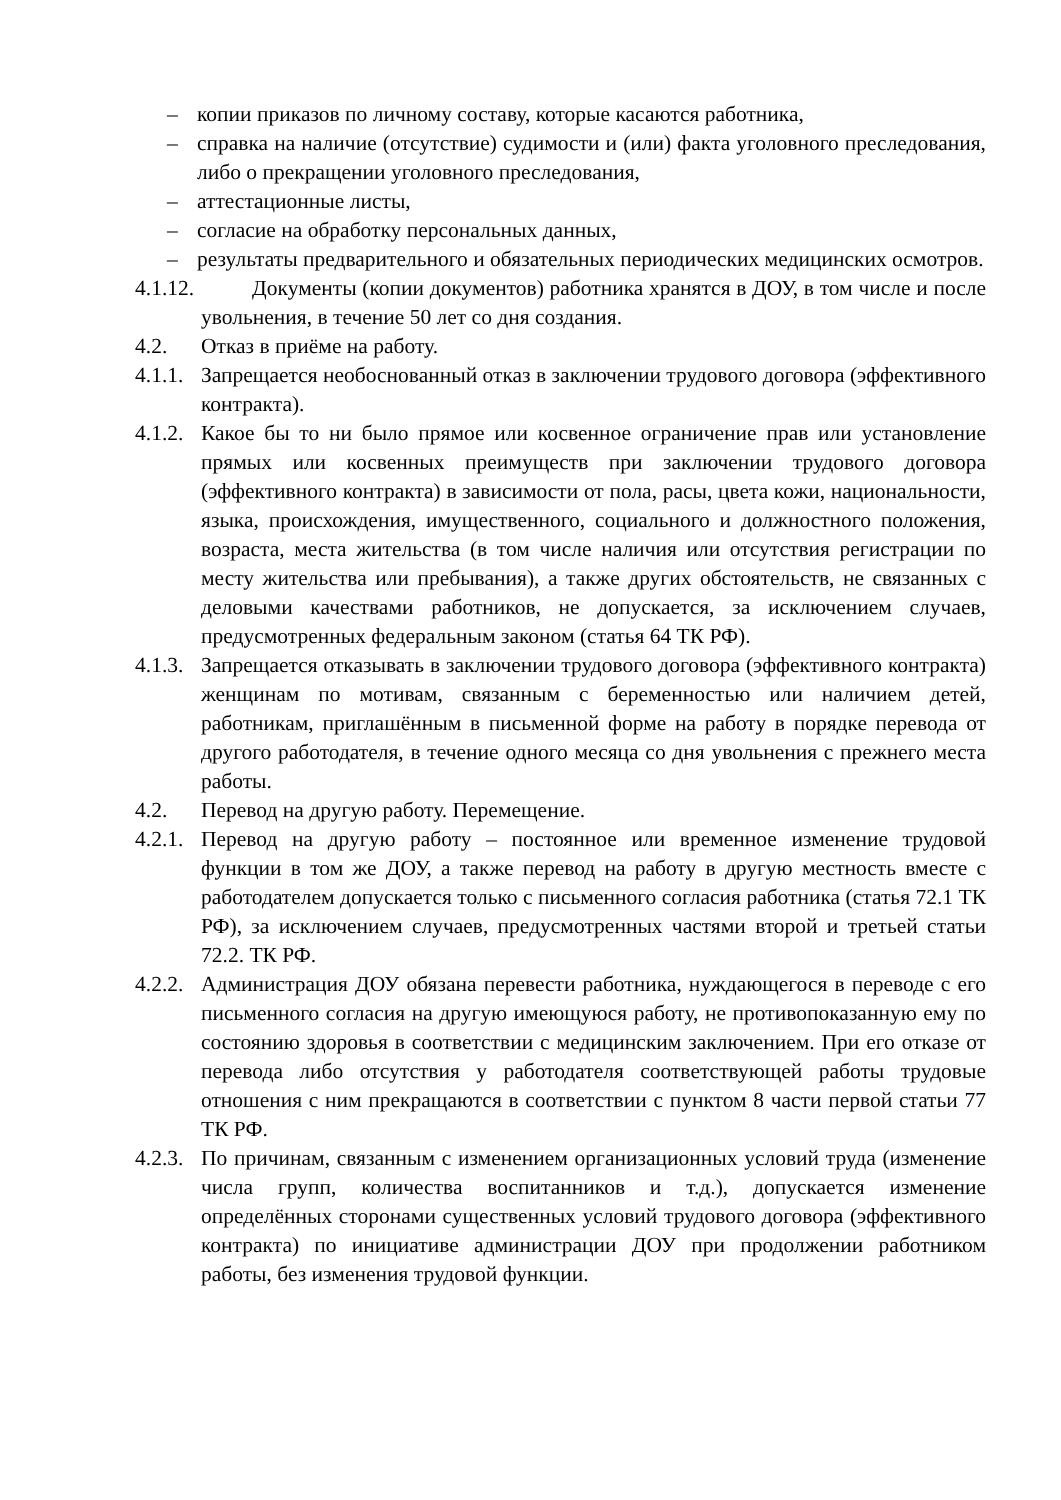– копии приказов по личному составу, которые касаются работника,
– справка на наличие (отсутствие) судимости и (или) факта уголовного преследования, либо о прекращении уголовного преследования,
– аттестационные листы,
– согласие на обработку персональных данных,
– результаты предварительного и обязательных периодических медицинских осмотров.
4.1.12. Документы (копии документов) работника хранятся в ДОУ, в том числе и после увольнения, в течение 50 лет со дня создания.
4.2. Отказ в приёме на работу.
4.1.1. Запрещается необоснованный отказ в заключении трудового договора (эффективного контракта).
4.1.2. Какое бы то ни было прямое или косвенное ограничение прав или установление прямых или косвенных преимуществ при заключении трудового договора (эффективного контракта) в зависимости от пола, расы, цвета кожи, национальности, языка, происхождения, имущественного, социального и должностного положения, возраста, места жительства (в том числе наличия или отсутствия регистрации по месту жительства или пребывания), а также других обстоятельств, не связанных с деловыми качествами работников, не допускается, за исключением случаев, предусмотренных федеральным законом (статья 64 ТК РФ).
4.1.3. Запрещается отказывать в заключении трудового договора (эффективного контракта) женщинам по мотивам, связанным с беременностью или наличием детей, работникам, приглашённым в письменной форме на работу в порядке перевода от другого работодателя, в течение одного месяца со дня увольнения с прежнего места работы.
4.2. Перевод на другую работу. Перемещение.
4.2.1. Перевод на другую работу – постоянное или временное изменение трудовой функции в том же ДОУ, а также перевод на работу в другую местность вместе с работодателем допускается только с письменного согласия работника (статья 72.1 ТК РФ), за исключением случаев, предусмотренных частями второй и третьей статьи 72.2. ТК РФ.
4.2.2. Администрация ДОУ обязана перевести работника, нуждающегося в переводе с его письменного согласия на другую имеющуюся работу, не противопоказанную ему по состоянию здоровья в соответствии с медицинским заключением. При его отказе от перевода либо отсутствия у работодателя соответствующей работы трудовые отношения с ним прекращаются в соответствии с пунктом 8 части первой статьи 77 ТК РФ.
4.2.3. По причинам, связанным с изменением организационных условий труда (изменение числа групп, количества воспитанников и т.д.), допускается изменение определённых сторонами существенных условий трудового договора (эффективного контракта) по инициативе администрации ДОУ при продолжении работником работы, без изменения трудовой функции.